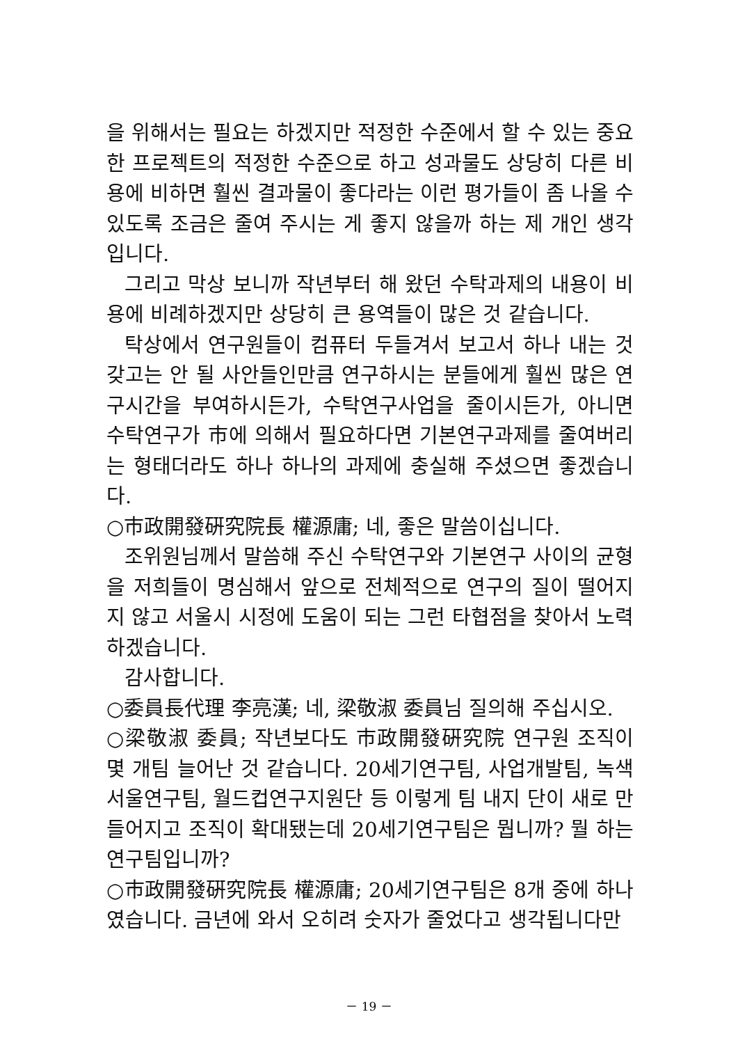을 위해서는 필요는 하겠지만 적정한 수준에서 할 수 있는 중요한 프로젝트의 적정한 수준으로 하고 성과물도 상당히 다른 비용에 비하면 훨씬 결과물이 좋다라는 이런 평가들이 좀 나올 수 있도록 조금은 줄여 주시는 게 좋지 않을까 하는 제 개인 생각입니다.
그리고 막상 보니까 작년부터 해 왔던 수탁과제의 내용이 비용에 비례하겠지만 상당히 큰 용역들이 많은 것 같습니다.
탁상에서 연구원들이 컴퓨터 두들겨서 보고서 하나 내는 것 갖고는 안 될 사안들인만큼 연구하시는 분들에게 훨씬 많은 연구시간을 부여하시든가, 수탁연구사업을 줄이시든가, 아니면 수탁연구가 市에 의해서 필요하다면 기본연구과제를 줄여버리는 형태더라도 하나 하나의 과제에 충실해 주셨으면 좋겠습니다.
○市政開發硏究院長 權源庸; 네, 좋은 말씀이십니다.
조위원님께서 말씀해 주신 수탁연구와 기본연구 사이의 균형을 저희들이 명심해서 앞으로 전체적으로 연구의 질이 떨어지지 않고 서울시 시정에 도움이 되는 그런 타협점을 찾아서 노력하겠습니다.
감사합니다.
○委員長代理 李亮漢; 네, 梁敬淑 委員님 질의해 주십시오.
○梁敬淑 委員; 작년보다도 市政開發硏究院 연구원 조직이 몇 개팀 늘어난 것 같습니다. 20세기연구팀, 사업개발팀, 녹색서울연구팀, 월드컵연구지원단 등 이렇게 팀 내지 단이 새로 만들어지고 조직이 확대됐는데 20세기연구팀은 뭡니까? 뭘 하는 연구팀입니까?
○市政開發硏究院長 權源庸; 20세기연구팀은 8개 중에 하나였습니다. 금년에 와서 오히려 숫자가 줄었다고 생각됩니다만
－ 19 －